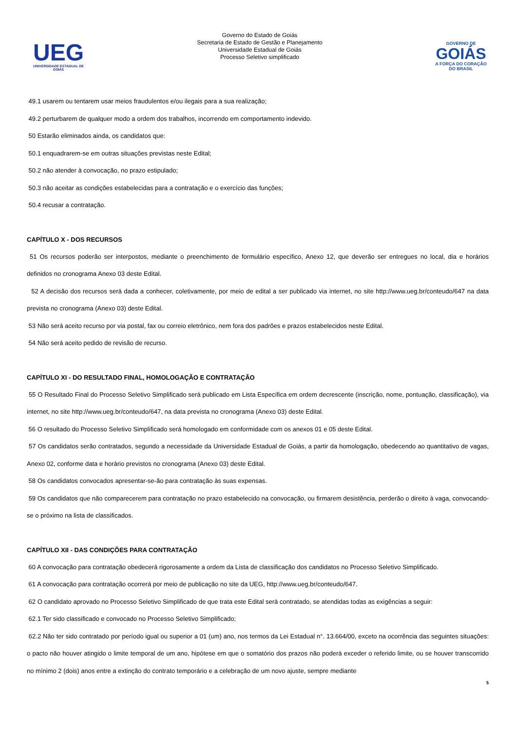UEG
UNIVERSIDADE ESTADUAL DE GOIÁS
Governo do Estado de Goiás
Secretaria de Estado de Gestão e Planejamento
Universidade Estadual de Goiás
Processo Seletivo simplificado
GOVERNO DE
GOIÁS
A FORÇA DO CORAÇÃO DO BRASIL
49.1 usarem ou tentarem usar meios fraudulentos e/ou ilegais para a sua realização;
49.2 perturbarem de qualquer modo a ordem dos trabalhos, incorrendo em comportamento indevido.
50 Estarão eliminados ainda, os candidatos que:
50.1 enquadrarem-se em outras situações previstas neste Edital;
50.2 não atender à convocação, no prazo estipulado;
50.3 não aceitar as condições estabelecidas para a contratação e o exercício das funções;
50.4 recusar a contratação.
CAPÍTULO X - DOS RECURSOS
51 Os recursos poderão ser interpostos, mediante o preenchimento de formulário específico, Anexo 12, que deverão ser entregues no local, dia e horários definidos no cronograma Anexo 03 deste Edital.
52 A decisão dos recursos será dada a conhecer, coletivamente, por meio de edital a ser publicado via internet, no site http://www.ueg.br/conteudo/647 na data prevista no cronograma (Anexo 03) deste Edital.
53 Não será aceito recurso por via postal, fax ou correio eletrônico, nem fora dos padrões e prazos estabelecidos neste Edital.
54 Não será aceito pedido de revisão de recurso.
CAPÍTULO XI - DO RESULTADO FINAL, HOMOLOGAÇÃO E CONTRATAÇÃO
55 O Resultado Final do Processo Seletivo Simplificado será publicado em Lista Específica em ordem decrescente (inscrição, nome, pontuação, classificação), via internet, no site http://www.ueg.br/conteudo/647, na data prevista no cronograma (Anexo 03) deste Edital.
56 O resultado do Processo Seletivo Simplificado será homologado em conformidade com os anexos 01 e 05 deste Edital.
57 Os candidatos serão contratados, segundo a necessidade da Universidade Estadual de Goiás, a partir da homologação, obedecendo ao quantitativo de vagas, Anexo 02, conforme data e horário previstos no cronograma (Anexo 03) deste Edital.
58 Os candidatos convocados apresentar-se-ão para contratação às suas expensas.
59 Os candidatos que não comparecerem para contratação no prazo estabelecido na convocação, ou firmarem desistência, perderão o direito à vaga, convocando-se o próximo na lista de classificados.
CAPÍTULO XII - DAS CONDIÇÕES PARA CONTRATAÇÃO
60 A convocação para contratação obedecerá rigorosamente a ordem da Lista de classificação dos candidatos no Processo Seletivo Simplificado.
61 A convocação para contratação ocorrerá por meio de publicação no site da UEG, http://www.ueg.br/conteudo/647.
62 O candidato aprovado no Processo Seletivo Simplificado de que trata este Edital será contratado, se atendidas todas as exigências a seguir:
62.1 Ter sido classificado e convocado no Processo Seletivo Simplificado;
62.2 Não ter sido contratado por período igual ou superior a 01 (um) ano, nos termos da Lei Estadual n°. 13.664/00, exceto na ocorrência das seguintes situações: o pacto não houver atingido o limite temporal de um ano, hipótese em que o somatório dos prazos não poderá exceder o referido limite, ou se houver transcorrido no mínimo 2 (dois) anos entre a extinção do contrato temporário e a celebração de um novo ajuste, sempre mediante
5